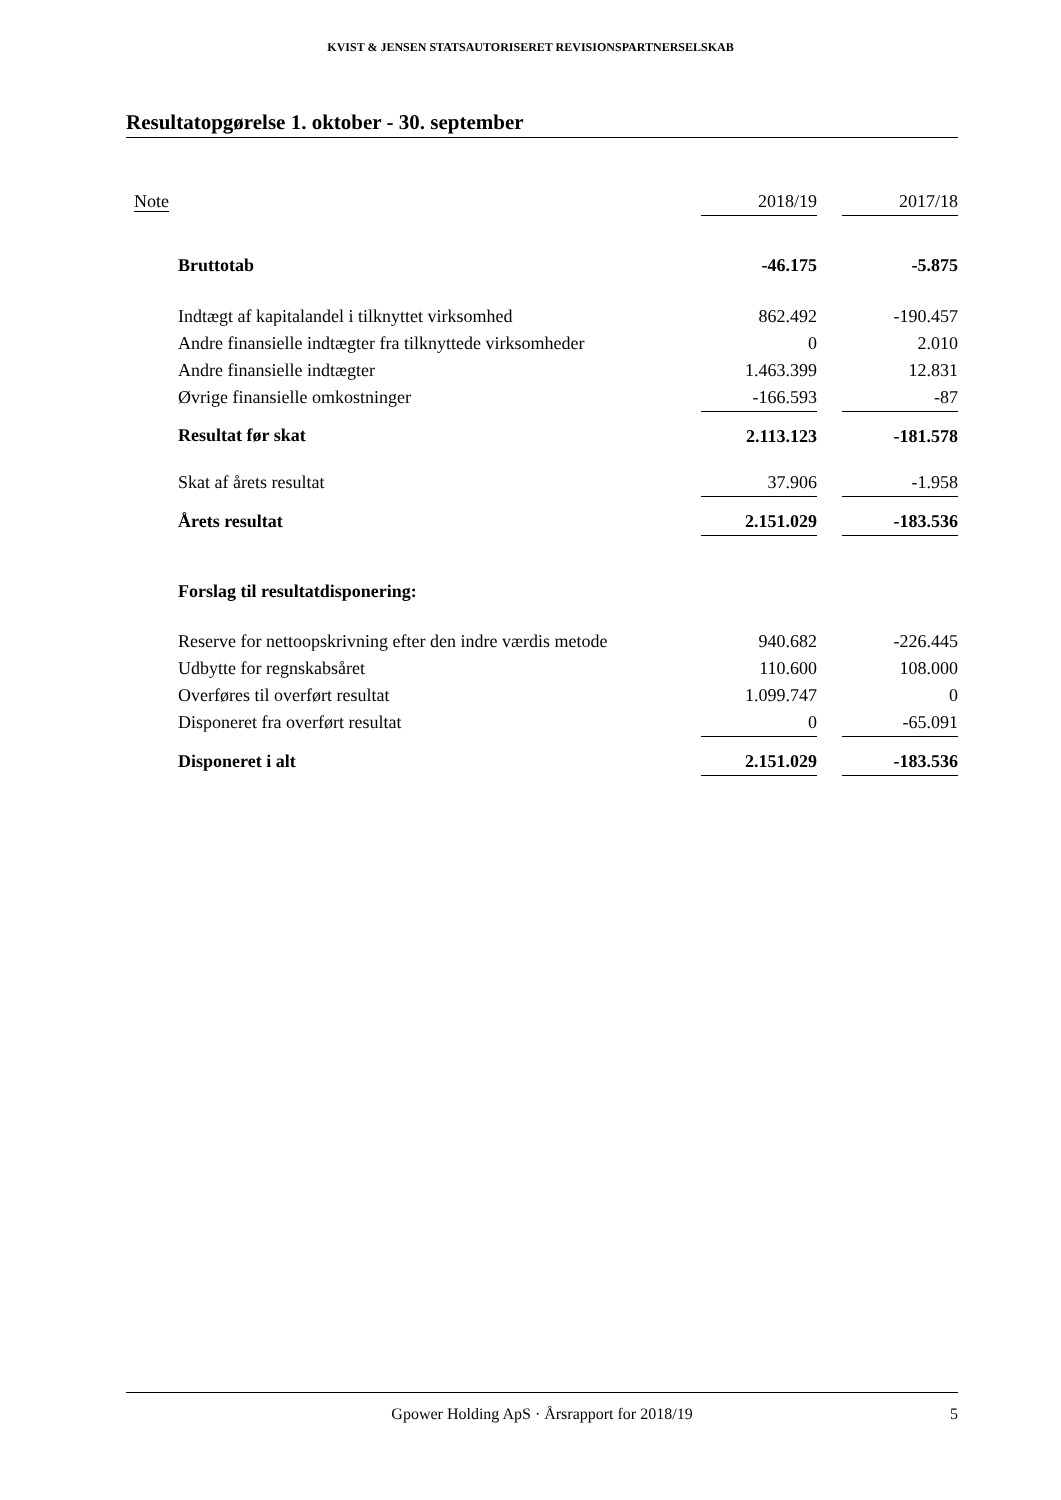KVIST & JENSEN STATSAUTORISERET REVISIONSPARTNERSELSKAB
Resultatopgørelse 1. oktober - 30. september
| Note | 2018/19 | | 2017/18 |
| --- | --- | --- | --- |
| Bruttotab | -46.175 | | -5.875 |
| Indtægt af kapitalandel i tilknyttet virksomhed | 862.492 | | -190.457 |
| Andre finansielle indtægter fra tilknyttede virksomheder | 0 | | 2.010 |
| Andre finansielle indtægter | 1.463.399 | | 12.831 |
| Øvrige finansielle omkostninger | -166.593 | | -87 |
| Resultat før skat | 2.113.123 | | -181.578 |
| Skat af årets resultat | 37.906 | | -1.958 |
| Årets resultat | 2.151.029 | | -183.536 |
| Forslag til resultatdisponering: | | | |
| Reserve for nettoopskrivning efter den indre værdis metode | 940.682 | | -226.445 |
| Udbytte for regnskabsåret | 110.600 | | 108.000 |
| Overføres til overført resultat | 1.099.747 | | 0 |
| Disponeret fra overført resultat | 0 | | -65.091 |
| Disponeret i alt | 2.151.029 | | -183.536 |
Gpower Holding ApS · Årsrapport for 2018/19 5